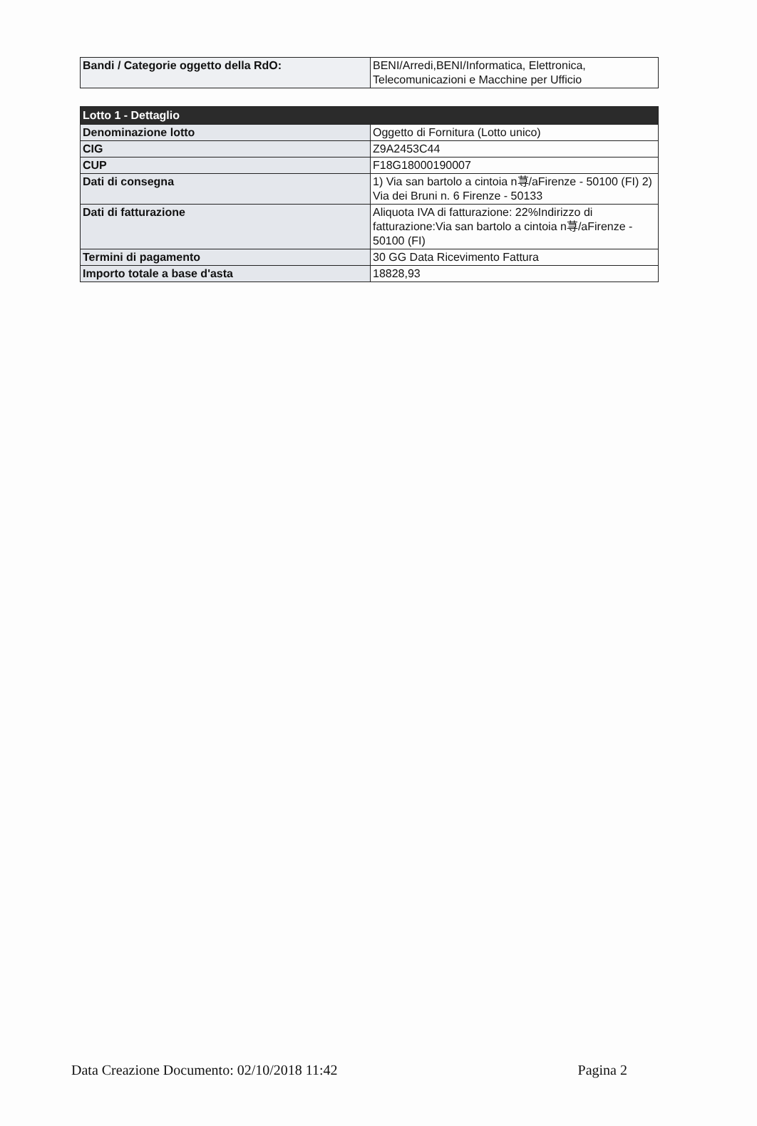| Bandi / Categorie oggetto della RdO: | BENI/Arredi,BENI/Informatica, Elettronica, Telecomunicazioni e Macchine per Ufficio |
| Lotto 1 - Dettaglio | |
| --- | --- |
| Denominazione lotto | Oggetto di Fornitura (Lotto unico) |
| CIG | Z9A2453C44 |
| CUP | F18G18000190007 |
| Dati di consegna | 1) Via san bartolo a cintoia n荨/aFirenze - 50100 (FI) 2) Via dei Bruni n. 6 Firenze - 50133 |
| Dati di fatturazione | Aliquota IVA di fatturazione: 22%Indirizzo di fatturazione:Via san bartolo a cintoia n荨/aFirenze - 50100 (FI) |
| Termini di pagamento | 30 GG Data Ricevimento Fattura |
| Importo totale a base d'asta | 18828,93 |
Data Creazione Documento: 02/10/2018 11:42 Pagina 2